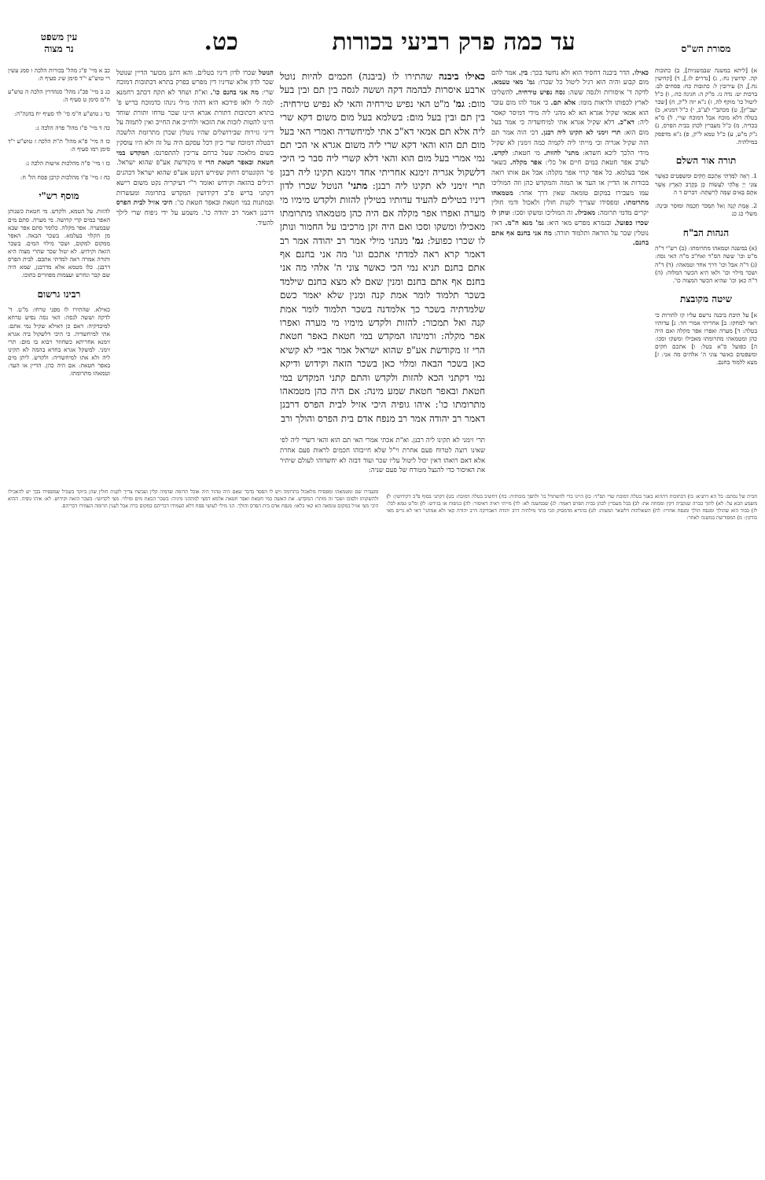מסורת הש"ס
עד כמה פרק רביעי בכורות
כט.
עין משפט
נר מצוה
א) [ליתא במשנה שבמשניות], ב) כתובות קה. קדושין נח:, ג) [נדרים לז.], ד) [קדושין נח.], ה) עירובין ל: כתובות כח: פסחים לב: ברכות יט: נדה נז. מ"ק ה: חגיגה כה:, ו) כ"ל ליטול כו' מוקף לה, ז) ג"א יזה ל"ק, ח) [שכר יעב"ץ], ט) מכתב"י לע"ב, י) כ"ל דמניא, כ) בטלה דלא מוכח אבל דמוכח שרי, ל) ס"א בכדיה, מ) כ"ל מעברין לכהן בבית הפרס, נ) ג"ק מ"ע, ע) כ"ל טמא ל"ק, פ) ג"א מדפסק במילתיה.
תורה אור השלם
1. רְאֵה לִמַּדְתִּי אֶתְכֶם חֻקִּים וּמִשְׁפָּטִים כַּאֲשֶׁר צִוַּנִי יְיָ אֱלֹהָי לַעֲשׂוֹת כֵּן בְּקֶרֶב הָאָרֶץ אֲשֶׁר אַתֶּם בָּאִים שָׁמָּה לְרִשְׁתָּהּ: דברים ד ה
2. אֱמֶת קְנֵה וְאַל תִּמְכֹּר חָכְמָה וּמוּסָר וּבִינָה: משלי כג כג
הגהות הב"ח
(א) במשנה וטמאהו מתרומתו: (ב) רש"י ד"ה מ"ט וכו' ששה הס"ד ואח"כ מ"ה האי גסה: (ג) ד"ה אבל וכו' דרך אחר וטמאהו: (ד) ד"ה ושכר מילוי וכו' ולאו היא הכשר המלוה: (ה) ד"ה כאן וכו' שהיא הכשר המצוה כו'.
שיטה מקובצת
א] על תיבת ביבנה נרשם עליו קו להורות כי ראוי למחקו: ב] אחריתי אמרי חד: ג] עדותיו בטלה: ד] מערה ואפרו אפר מקלה ואם היה כהן ומטמאהו מתרומתו מאכילו ומשקו וסכו: ה] כפועל ס"א בטל: ו] אתכם חקים ומשפטים כאשר צוני ה' אלהים מה אני: ז] מצא ללמוד בחנם.
כאילו. הדר ביבנה דחסיד הוא ולא נחשד בכך: בין. אמר להם מום קבוע והיה הוא רגיל ליטול כל שכרו: גמ' מאי טעמא. לדקה ד' איסורות ולגסה ששה: גסה נפיש טירחיה. להשליכו לארץ לכפותו ולראות מומו: אלא תם. כי אמר להו מום עובר הוא אמאי שקיל אגרא הא לא מהני ליה מידי דמיסר קאסר ליה: דא"כ. דלא שקיל אגרא אתי למיחשדיה כי אמר בעל מום הוא: תרי זימני לא תקינו ליה רבנן. דכי הוה אמר תם הוה שקיל אגריה וכי מייתי ליה לקמיה כמה זימנין לא שקיל מידי הלכך ליכא חשדא: מתני' להזות. מי חטאת: לקדש. לערב אפר חטאת במים חיים אל כלי: אפר מקלה. כשאר אפר בעלמא. כל אפר קרוי אפר מקלה: אבל אם אותו רואה בכורות או הדיין או העד או המזה והמקדש כהן וזה המוליכו עמו מעבירו במקום טומאה שאין דרך אחר: מטמאהו מתרומתו. ומפסידו שצריך לקנות חולין ולאכול ודמי חולין יקרים מדמי תרומה: מאכילו. זה המוליכו ומשקו וסכו: ונותן לו שכרו כפועל. ובגמרא מפרש מאי היא: גמ' מנא ה"מ. דאין נוטלין שכר על הוראה ותלמוד תורה: מה אני בחנם אף אתם בחנם.
כאילו ביבנה שהתירו לו (ביבנה) חכמים להיות נוטל ארבע איסרות לבהמה דקה וששה לגסה בין תם ובין בעל מום: גמ' מ"ט האי נפיש טירחיה והאי לא נפיש טירחיה: בין תם ובין בעל מום: בשלמא בעל מום משום דקא שרי ליה אלא תם אמאי דא"כ אתי למיחשדיה ואמרי האי בעל מום תם הוא והאי דקא שרי ליה משום אגרא אי הכי תם נמי אמרי בעל מום הוא והאי דלא קשרי ליה סבר כי היכי דלשקול אגריה זימנא אחריתי אחד זימנא תקינו ליה רבנן תרי זימני לא תקינו ליה רבנן: מתני' הנוטל שכרו לדון דיניו בטילים להעיד עדותיו בטילין להזות ולקדש מימיו מי מערה ואפרו אפר מקלה אם היה כהן מטמאהו מתרומתו מאכילו ומשקו וסכו ואם היה זקן מרכיבו על החמור ונותן לו שכרו כפועל: גמ' מנהני מילי אמר רב יהודה אמר רב דאמר קרא ראה למדתי אתכם וגו' מה אני בחנם אף אתם בחנם תניא נמי הכי כאשר צוני ה' אלהי מה אני בחנם אף אתם בחנם ומנין שאם לא מצא בחנם שילמד בשכר תלמוד לומר אמת קנה ומנין שלא יאמר כשם שלמדתיה בשכר כך אלמדנה בשכר תלמוד לומר אמת קנה ואל תמכור: להזות ולקדש מימיו מי מערה ואפרו אפר מקלה: ורמינהו המקדש במי חטאת באפר חטאת הרי זו מקודשת אע"פ שהוא ישראל אמר אביי לא קשיא כאן בשכר הבאה ומלוי כאן בשכר הזאה וקידוש ודיקא נמי דקתני הכא להזות ולקדש והתם קתני המקדש במי חטאת ובאפר חטאת שמע מינה: אם היה כהן מטמאהו מתרומתו כו': איהו גופיה היכי אזיל לבית הפרס דרבנן דאמר רב יהודה אמר רב מנפח אדם בית הפרס והולך ורב
תרי זימני לא תקינו ליה רבנן. וא"ת אכתי אמרי האי תם הוא והאי דשרי ליה לפי שאינו רוצה לטרוח פעם אחרת וי"ל שלא חייבוהו חכמים לראות פעם אחרת אלא דאם רואהו דאין יכול ליטול עליו שכר ועוד דבזה לא יחשדוהו לעולם שיתיר את האיסור כדי להנצל מטורח של פעם שניה:
הנוטל שכרו לדון דיניו בטלים. והא דתנן מכוער הדיין שנוטל שכר לדון אלא שדיניו דין מפרש בפרק בתרא דכתובות דמוכח שרי: מה אני בחנם כו'. וא"ת ושחד לא תקח דכתב רחמנא למה לי ולאו פירכא היא דהתי מילי נינהו כדמוכח בריש פ' בתרא דכתובות דתורת אגרא היינו שכר טרחו ותורת שוחד היינו להטות לזכות את הזכאי ולחייב את החייב ואין לתמוה על דייני גזירות שבירושלים שהיו נוטלין שכרן מתרומת הלשכה דבטלה דמוכח שרי כיון דכל עסקם היה על זה ולא היו עוסקין בשום מלאכה שעל כרחם צריכין להתפרנס: המקדש במי חטאת ובאפר חטאת הרי זו מקודשת אע"פ שהוא ישראל. פי' הקונטרס דחוק שפירש דנקט אע"פ שהוא ישראל דכהנים רגילים בהזאה וקידוש ואומר ר"י דעיקריה נקט משום רישא דקתני בריש פ"ב דקידושין המקדש בתרומה ומעשרות ובמתנות במי חטאת ובאפר חטאת כו': היכי אזיל לבית הפרס דרבנן דאמר רב יהודה כו'. משמע על ידי ניפוח שרי לילך להעיד.
כב א מיי' פ"ג מהל' בכורות הלכה ו סמג עשין רי טוש"ע י"ד סימן שיג סעיף ה:
כג ב מיי' פכ"ג מהל' סנהדרין הלכה ה טוש"ע ח"מ סימן ט סעיף ה:
כד ג טוש"ע ח"מ סי' לד סעיף יח בהגה"ה:
כה ד מיי' פ"ז מהל' פרה הלכה ג:
כו ה מיי' פ"א מהל' ת"ת הלכה ז טוש"ע י"ד סימן רמו סעיף ה:
כז ו מיי' פ"ה מהלכות אישות הלכה ג:
כח ז מיי' פ"ו מהלכות קרבן פסח הל' ח:
מוסף רש"י
להזות. על הטמא, ולקדש. מי חטאת כשנותן האפר במים קרי קדושה. מי מערה. סתם מים שבמערה. אפר מקלה. כלומר סתם אפר שבא מן הקלוי בעלמא. בשכר הבאה. האפר ממקום למקום, ושכר מילוי המים. בשכר הזאה וקידוש. לא יטול שכר שהרי מצוה היא ותורה אמרה ראה למדתי אתכם. לבית הפרס דרבנן. כלו מטמא אלא מדרבנן, שמא היה שם קבר ונחרש ועצמות מפוזרים בתוכו.
רבינו גרשום
כאילא. שהתירו לו מפני טרחו: מ"ט. ד' לדקה וששה לגסה: האי גסה נפיש טרחא למיבדקיה: דאם כן דאילא שקיל נמי אתם: אתי למיחשדיה. כי היכי דלשקול ביה אגרא זימנא אחריתא כשחוזר ויבוא בו מום: תרי זימני. למשקל אגרא בחדא בהמה לא תקינו ליה ולא אתו למיחשדיה: ולקדש. ליתן מים באפר חטאת: אם היה כהן. הדיין או העד: וטמאהו מתרומתו.
חבית של נסתם: כל הא דתניא: כו) דכתובות דההוא באגר בטלה דמוכח שרי הס"ד: כז) היינו כדי להשתדל כו' ולהפך בזכותיה: כח) דחשיב בטלה דמוכח: כט) דקתני בסוף פ"ב דקידושין: ל) משמע הכא על: לא) לתוך כברה שנקביה דקין וממחה את: לב) בכל מעברין לכהן בבית הפרס דאמר: לג) שבמשנה לא: לד) מייתי ראיה דאיסור: לה) בניפוח או בגידש: לו) ומ"ט טמא לכל: לז) כבוד הוא שהולך ומנפח הולך ומנפח אחריו: לח) השאלתות דלשאר המצות: לט) בהדיא מדמסיק הכי בתר מילתיה דרב יהודה דאבדיקה דרב יהודה קאי ולא אמתני' דאי לא גריס מאי בודקין: מ) המפורשת במשנה לאחר:
ומעבירו שם ומטמאהו ומפסידו מלאכול בתרומה ויש לו הפסד בדבר שאם היה טהור היה אוכל תרומה שדמיה קלין ועכשיו צריך לקנות חולין שהן ביוקר בשביל שמפסידו בכך יש להאכילו ולהשקותו ולסוכו ושכר זה מותר: המקדש. את האשה במי חטאת ואפר חטאת אלמא דמצי למתהני מיניה: בשכר הבאת מים ומילוי. מצי לקדושי: בשכר הזאה וקידוש. לא: איהו גופיה. ההוא היכי מצי אזיל במקום טומאה הא קאי בלאו: מנפח אדם בית הפרס והולך. הני מילי לעושי פסח דלא העמידו דבריהם במקום כרת אבל לענין תרומה העמידו דבריהם.